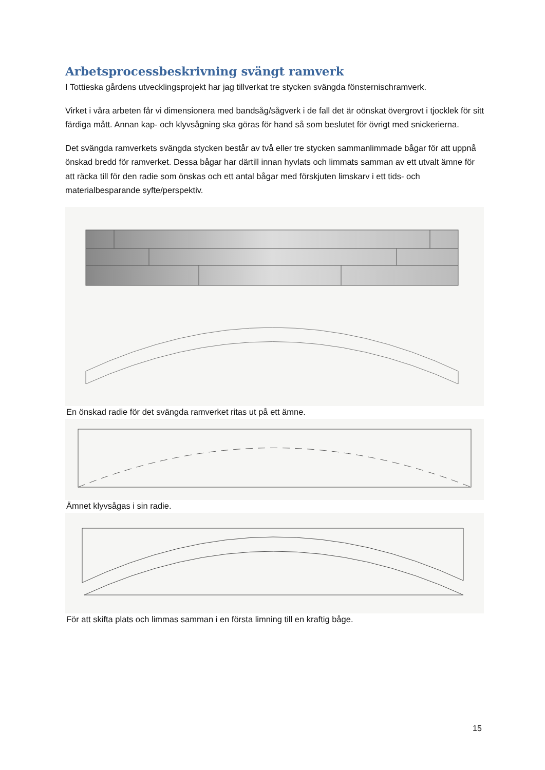Arbetsprocessbeskrivning svängt ramverk
I Tottieska gårdens utvecklingsprojekt har jag tillverkat tre stycken svängda fönsternischramverk.
Virket i våra arbeten får vi dimensionera med bandsåg/sågverk i de fall det är oönskat övergrovt i tjocklek för sitt färdiga mått. Annan kap- och klyvsågning ska göras för hand så som beslutet för övrigt med snickerierna.
Det svängda ramverkets svängda stycken består av två eller tre stycken sammanlimmade bågar för att uppnå önskad bredd för ramverket. Dessa bågar har därtill innan hyvlats och limmats samman av ett utvalt ämne för att räcka till för den radie som önskas och ett antal bågar med förskjuten limskarv i ett tids- och materialbesparande syfte/perspektiv.
En önskad radie för det svängda ramverket ritas ut på ett ämne.
Ämnet klyvsågas i sin radie.
För att skifta plats och limmas samman i en första limning till en kraftig båge.
15